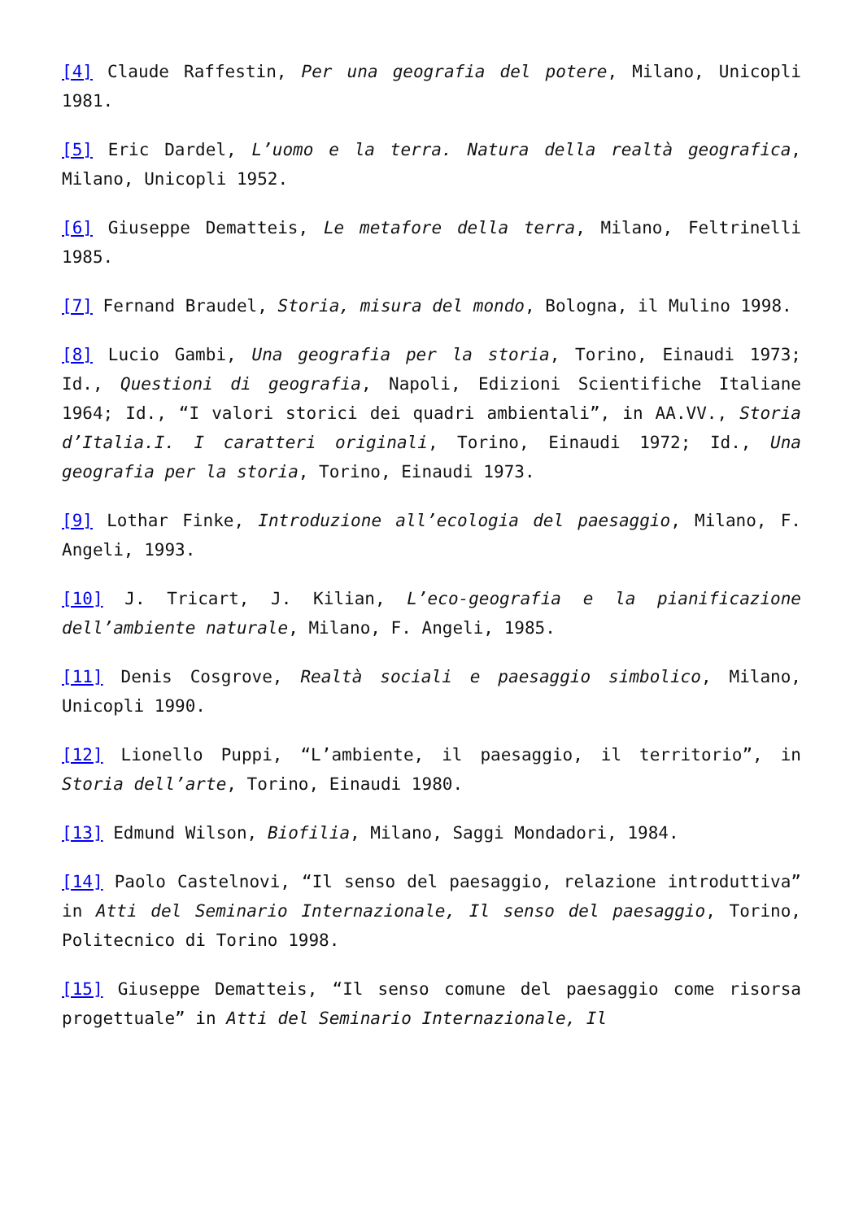[4] Claude Raffestin, Per una geografia del potere, Milano, Unicopli 1981.
[5] Eric Dardel, L’uomo e la terra. Natura della realtà geografica, Milano, Unicopli 1952.
[6] Giuseppe Dematteis, Le metafore della terra, Milano, Feltrinelli 1985.
[7] Fernand Braudel, Storia, misura del mondo, Bologna, il Mulino 1998.
[8] Lucio Gambi, Una geografia per la storia, Torino, Einaudi 1973; Id., Questioni di geografia, Napoli, Edizioni Scientifiche Italiane 1964; Id., “I valori storici dei quadri ambientali”, in AA.VV., Storia d’Italia.I. I caratteri originali, Torino, Einaudi 1972; Id., Una geografia per la storia, Torino, Einaudi 1973.
[9] Lothar Finke, Introduzione all’ecologia del paesaggio, Milano, F. Angeli, 1993.
[10] J. Tricart, J. Kilian, L’eco-geografia e la pianificazione dell’ambiente naturale, Milano, F. Angeli, 1985.
[11] Denis Cosgrove, Realtà sociali e paesaggio simbolico, Milano, Unicopli 1990.
[12] Lionello Puppi, “L’ambiente, il paesaggio, il territorio”, in Storia dell’arte, Torino, Einaudi 1980.
[13] Edmund Wilson, Biofilia, Milano, Saggi Mondadori, 1984.
[14] Paolo Castelnovi, “Il senso del paesaggio, relazione introduttiva” in Atti del Seminario Internazionale, Il senso del paesaggio, Torino, Politecnico di Torino 1998.
[15] Giuseppe Dematteis, “Il senso comune del paesaggio come risorsa progettuale” in Atti del Seminario Internazionale, Il